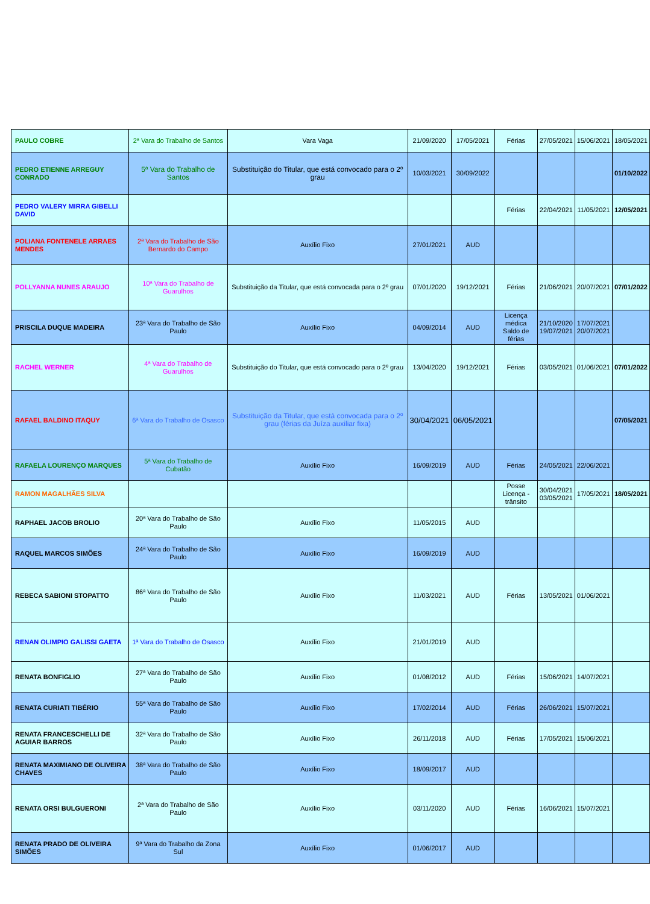| PAULO COBRE | 2ª Vara do Trabalho de Santos | Vara Vaga | 21/09/2020 | 17/05/2021 | Férias | 27/05/2021 | 15/06/2021 | 18/05/2021 |
| PEDRO ETIENNE ARREGUY CONRADO | 5ª Vara do Trabalho de Santos | Substituição do Titular, que está convocado para o 2º grau | 10/03/2021 | 30/09/2022 | | | | 01/10/2022 |
| PEDRO VALERY MIRRA GIBELLI DAVID | | | | | Férias | 22/04/2021 | 11/05/2021 | 12/05/2021 |
| POLIANA FONTENELE ARRAES MENDES | 2ª Vara do Trabalho de São Bernardo do Campo | Auxílio Fixo | 27/01/2021 | AUD | | | | |
| POLLYANNA NUNES ARAUJO | 10ª Vara do Trabalho de Guarulhos | Substituição da Titular, que está convocada para o 2º grau | 07/01/2020 | 19/12/2021 | Férias | 21/06/2021 | 20/07/2021 | 07/01/2022 |
| PRISCILA DUQUE MADEIRA | 23ª Vara do Trabalho de São Paulo | Auxílio Fixo | 04/09/2014 | AUD | Licença médica Saldo de férias | 21/10/2020 19/07/2021 | 17/07/2021 20/07/2021 | |
| RACHEL WERNER | 4ª Vara do Trabalho de Guarulhos | Substituição do Titular, que está convocado para o 2º grau | 13/04/2020 | 19/12/2021 | Férias | 03/05/2021 | 01/06/2021 | 07/01/2022 |
| RAFAEL BALDINO ITAQUY | 6ª Vara do Trabalho de Osasco | Substituição da Titular, que está convocada para o 2º grau (férias da Juíza auxiliar fixa) | 30/04/2021 | 06/05/2021 | | | | 07/05/2021 |
| RAFAELA LOURENÇO MARQUES | 5ª Vara do Trabalho de Cubatão | Auxílio Fixo | 16/09/2019 | AUD | Férias | 24/05/2021 | 22/06/2021 | |
| RAMON MAGALHÃES SILVA | | | | | Posse Licença - trânsito | 30/04/2021 03/05/2021 | 17/05/2021 | 18/05/2021 |
| RAPHAEL JACOB BROLIO | 20ª Vara do Trabalho de São Paulo | Auxílio Fixo | 11/05/2015 | AUD | | | | |
| RAQUEL MARCOS SIMÕES | 24ª Vara do Trabalho de São Paulo | Auxílio Fixo | 16/09/2019 | AUD | | | | |
| REBECA SABIONI STOPATTO | 86ª Vara do Trabalho de São Paulo | Auxílio Fixo | 11/03/2021 | AUD | Férias | 13/05/2021 | 01/06/2021 | |
| RENAN OLIMPIO GALISSI GAETA | 1ª Vara do Trabalho de Osasco | Auxílio Fixo | 21/01/2019 | AUD | | | | |
| RENATA BONFIGLIO | 27ª Vara do Trabalho de São Paulo | Auxílio Fixo | 01/08/2012 | AUD | Férias | 15/06/2021 | 14/07/2021 | |
| RENATA CURIATI TIBÉRIO | 55ª Vara do Trabalho de São Paulo | Auxílio Fixo | 17/02/2014 | AUD | Férias | 26/06/2021 | 15/07/2021 | |
| RENATA FRANCESCHELLI DE AGUIAR BARROS | 32ª Vara do Trabalho de São Paulo | Auxílio Fixo | 26/11/2018 | AUD | Férias | 17/05/2021 | 15/06/2021 | |
| RENATA MAXIMIANO DE OLIVEIRA CHAVES | 38ª Vara do Trabalho de São Paulo | Auxílio Fixo | 18/09/2017 | AUD | | | | |
| RENATA ORSI BULGUERONI | 2ª Vara do Trabalho de São Paulo | Auxílio Fixo | 03/11/2020 | AUD | Férias | 16/06/2021 | 15/07/2021 | |
| RENATA PRADO DE OLIVEIRA SIMÕES | 9ª Vara do Trabalho da Zona Sul | Auxílio Fixo | 01/06/2017 | AUD | | | | |